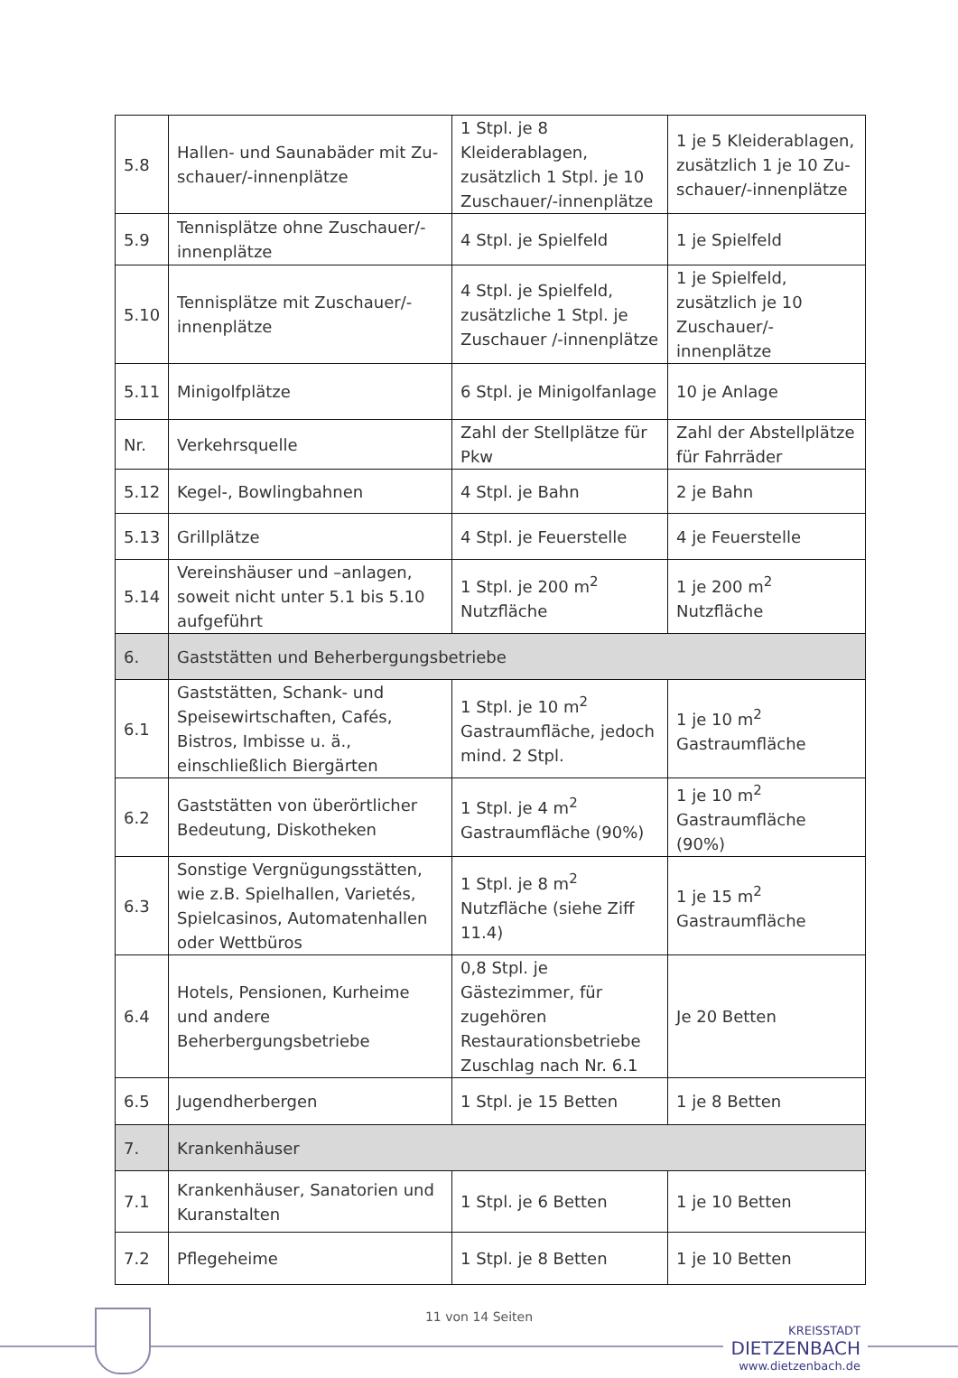| 5.8 | Hallen- und Saunabäder mit Zu-schauer/-innenplätze | 1 Stpl. je 8 Kleiderablagen, zusätzlich 1 Stpl. je 10 Zuschauer/-innenplätze | 1 je 5 Kleiderablagen, zusätzlich 1 je 10 Zu-schauer/-innenplätze |
| 5.9 | Tennisplätze ohne Zuschauer/-innenplätze | 4 Stpl. je Spielfeld | 1 je Spielfeld |
| 5.10 | Tennisplätze mit Zuschauer/-innenplätze | 4 Stpl. je Spielfeld, zusätzliche 1 Stpl. je Zuschauer /-innenplätze | 1 je Spielfeld, zusätzlich je 10 Zuschauer/-innenplätze |
| 5.11 | Minigolfplätze | 6 Stpl. je Minigolfanlage | 10 je Anlage |
| Nr. | Verkehrsquelle | Zahl der Stellplätze für Pkw | Zahl der Abstellplätze für Fahrräder |
| 5.12 | Kegel-, Bowlingbahnen | 4 Stpl. je Bahn | 2 je Bahn |
| 5.13 | Grillplätze | 4 Stpl. je Feuerstelle | 4 je Feuerstelle |
| 5.14 | Vereinshäuser und –anlagen, soweit nicht unter 5.1 bis 5.10 aufgeführt | 1 Stpl. je 200 m<sup>2</sup> Nutzfläche | 1 je 200 m<sup>2</sup> Nutzfläche |
| 6. | Gaststätten und Beherbergungsbetriebe | | |
| 6.1 | Gaststätten, Schank- und Speisewirtschaften, Cafés, Bistros, Imbisse u. ä., einschließlich Biergärten | 1 Stpl. je 10 m<sup>2</sup> Gastraumfläche, jedoch mind. 2 Stpl. | 1 je 10 m<sup>2</sup> Gastraumfläche |
| 6.2 | Gaststätten von überörtlicher Bedeutung, Diskotheken | 1 Stpl. je 4 m<sup>2</sup> Gastraumfläche (90%) | 1 je 10 m<sup>2</sup> Gastraumfläche (90%) |
| 6.3 | Sonstige Vergnügungsstätten, wie z.B. Spielhallen, Varietés, Spielcasinos, Automatenhallen oder Wettbüros | 1 Stpl. je 8 m<sup>2</sup> Nutzfläche (siehe Ziff 11.4) | 1 je 15 m<sup>2</sup> Gastraumfläche |
| 6.4 | Hotels, Pensionen, Kurheime und andere Beherbergungsbetriebe | 0,8 Stpl. je Gästezimmer, für zugehören Restaurationsbetriebe Zuschlag nach Nr. 6.1 | Je 20 Betten |
| 6.5 | Jugendherbergen | 1 Stpl. je 15 Betten | 1 je 8 Betten |
| 7. | Krankenhäuser | | |
| 7.1 | Krankenhäuser, Sanatorien und Kuranstalten | 1 Stpl. je 6 Betten | 1 je 10 Betten |
| 7.2 | Pflegeheime | 1 Stpl. je 8 Betten | 1 je 10 Betten |
11 von 14 Seiten
KREISSTADT
DIETZENBACH
www.dietzenbach.de